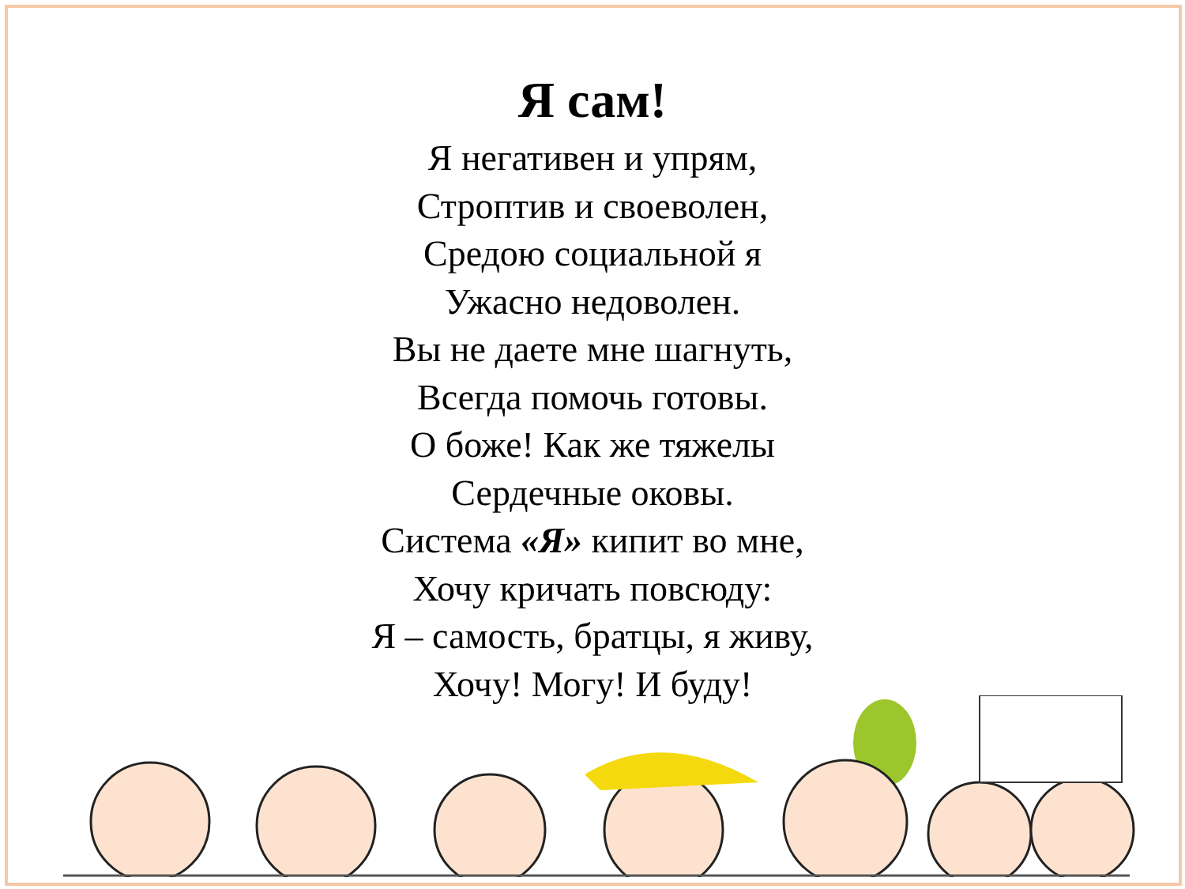Я сам!
Я негативен и упрям,
Строптив и своеволен,
Средою социальной я
Ужасно недоволен.
Вы не даете мне шагнуть,
Всегда помочь готовы.
О боже! Как же тяжелы
Сердечные оковы.
Система «Я» кипит во мне,
Хочу кричать повсюду:
Я – самость, братцы, я живу,
Хочу! Могу! И буду!